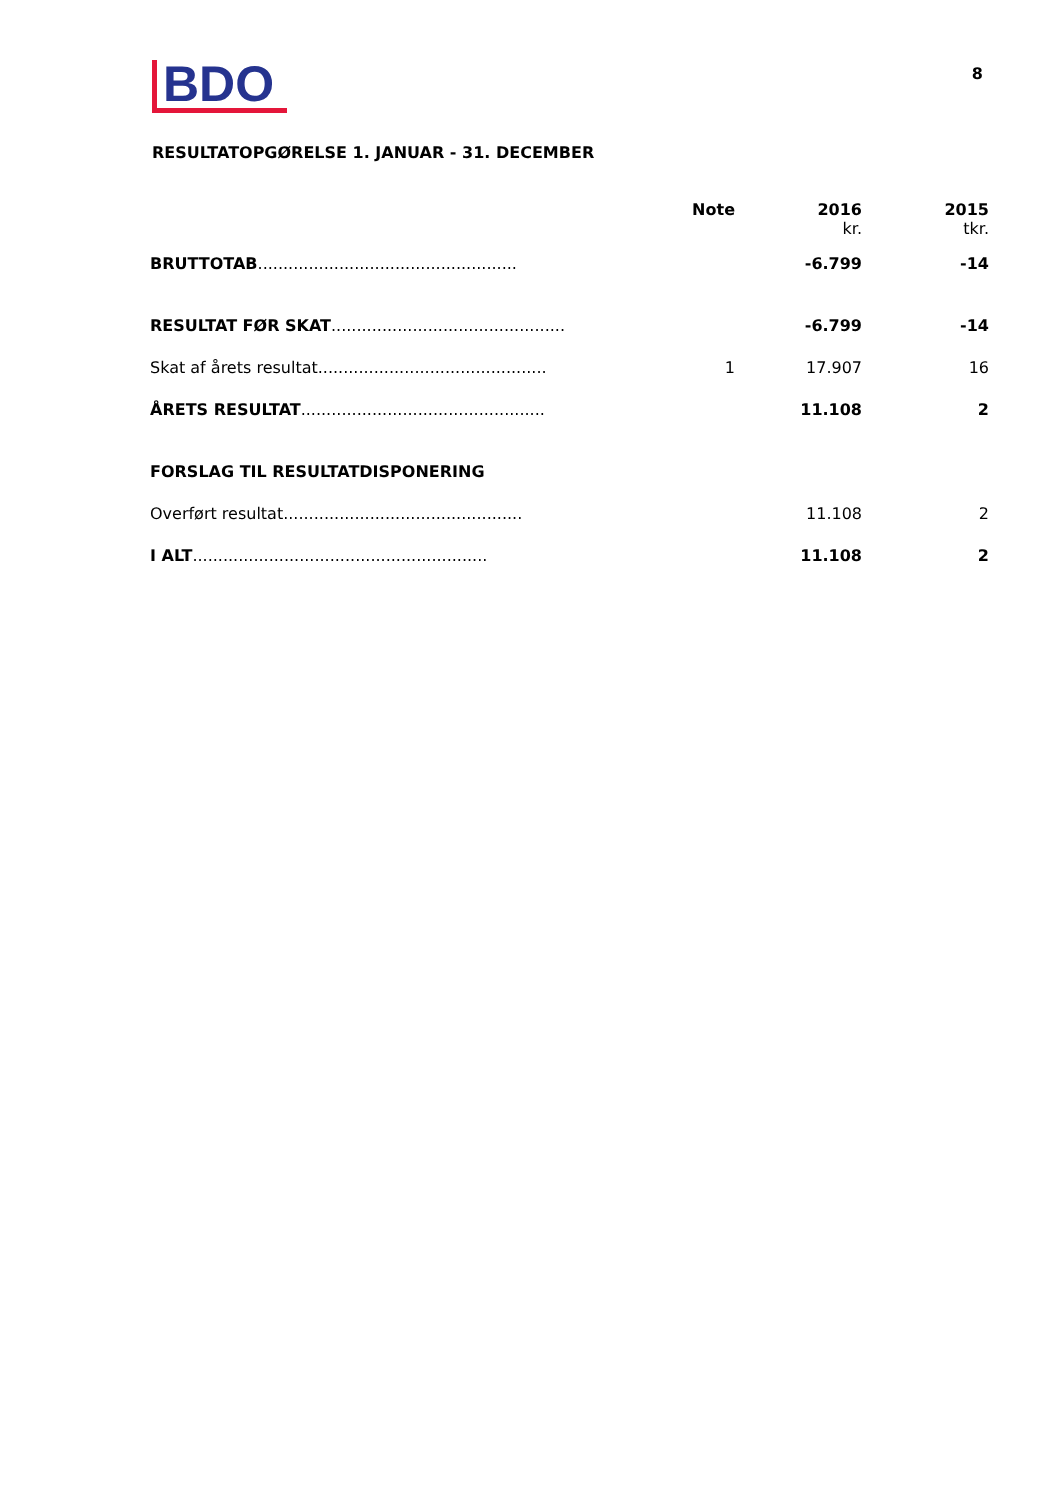BDO
8
RESULTATOPGØRELSE 1. JANUAR - 31. DECEMBER
| | Note | 2016 kr. | 2015 tkr. |
| --- | --- | --- | --- |
| BRUTTOTAB ................................................... | | -6.799 | -14 |
| RESULTAT FØR SKAT .............................................. | | -6.799 | -14 |
| Skat af årets resultat............................................. | 1 | 17.907 | 16 |
| ÅRETS RESULTAT ................................................ | | 11.108 | 2 |
| FORSLAG TIL RESULTATDISPONERING | | | |
| Overført resultat............................................... | | 11.108 | 2 |
| I ALT .......................................................... | | 11.108 | 2 |